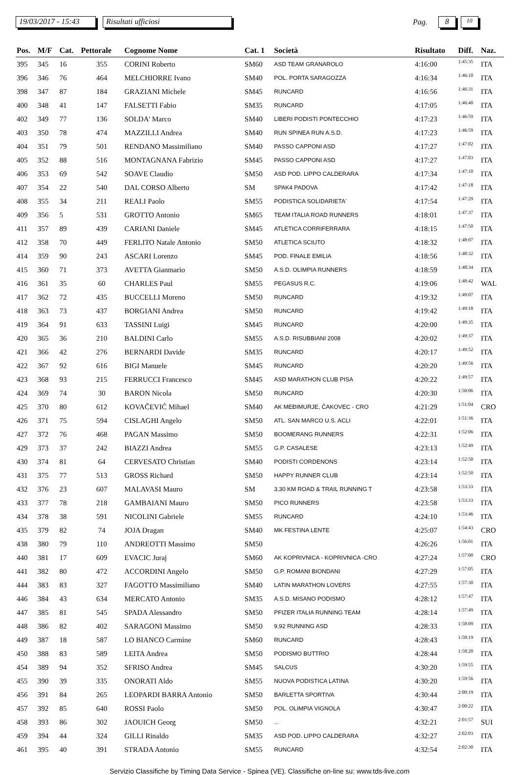19/03/2017 - 15:43 Risultati ufficiosi Pag. 8 10
| Pos. | M/F | Cat. | Pettorale | Cognome Nome | Cat. 1 | Società | Risultato | Diff. | Naz. |
| --- | --- | --- | --- | --- | --- | --- | --- | --- | --- |
| 395 | 345 | 16 | 355 | CORINI Roberto | SM60 | ASD TEAM GRANAROLO | 4:16:00 | 1:45:35 | ITA |
| 396 | 346 | 76 | 464 | MELCHIORRE Ivano | SM40 | POL. PORTA SARAGOZZA | 4:16:34 | 1:46:10 | ITA |
| 398 | 347 | 87 | 184 | GRAZIANI Michele | SM45 | RUNCARD | 4:16:56 | 1:46:31 | ITA |
| 400 | 348 | 41 | 147 | FALSETTI Fabio | SM35 | RUNCARD | 4:17:05 | 1:46:40 | ITA |
| 402 | 349 | 77 | 136 | SOLDA' Marco | SM40 | LIBERI PODISTI PONTECCHIO | 4:17:23 | 1:46:59 | ITA |
| 403 | 350 | 78 | 474 | MAZZILLI Andrea | SM40 | RUN SPINEA RUN A.S.D. | 4:17:23 | 1:46:59 | ITA |
| 404 | 351 | 79 | 501 | RENDANO Massimiliano | SM40 | PASSO CAPPONI ASD | 4:17:27 | 1:47:02 | ITA |
| 405 | 352 | 88 | 516 | MONTAGNANA Fabrizio | SM45 | PASSO CAPPONI ASD | 4:17:27 | 1:47:03 | ITA |
| 406 | 353 | 69 | 542 | SOAVE Claudio | SM50 | ASD POD. LIPPO CALDERARA | 4:17:34 | 1:47:10 | ITA |
| 407 | 354 | 22 | 540 | DAL CORSO Alberto | SM | SPAK4 PADOVA | 4:17:42 | 1:47:18 | ITA |
| 408 | 355 | 34 | 211 | REALI Paolo | SM55 | PODISTICA SOLIDARIETA' | 4:17:54 | 1:47:29 | ITA |
| 409 | 356 | 5 | 531 | GROTTO Antonio | SM65 | TEAM ITALIA ROAD RUNNERS | 4:18:01 | 1:47:37 | ITA |
| 411 | 357 | 89 | 439 | CARIANI Daniele | SM45 | ATLETICA CORRIFERRARA | 4:18:15 | 1:47:50 | ITA |
| 412 | 358 | 70 | 449 | FERLITO Natale Antonio | SM50 | ATLETICA SCIUTO | 4:18:32 | 1:48:07 | ITA |
| 414 | 359 | 90 | 243 | ASCARI Lorenzo | SM45 | POD. FINALE EMILIA | 4:18:56 | 1:48:32 | ITA |
| 415 | 360 | 71 | 373 | AVETTA Gianmario | SM50 | A.S.D. OLIMPIA RUNNERS | 4:18:59 | 1:48:34 | ITA |
| 416 | 361 | 35 | 60 | CHARLES Paul | SM55 | PEGASUS R.C. | 4:19:06 | 1:48:42 | WAL |
| 417 | 362 | 72 | 435 | BUCCELLI Moreno | SM50 | RUNCARD | 4:19:32 | 1:49:07 | ITA |
| 418 | 363 | 73 | 437 | BORGIANI Andrea | SM50 | RUNCARD | 4:19:42 | 1:49:18 | ITA |
| 419 | 364 | 91 | 633 | TASSINI Luigi | SM45 | RUNCARD | 4:20:00 | 1:49:35 | ITA |
| 420 | 365 | 36 | 210 | BALDINI Carlo | SM55 | A.S.D. RISUBBIANI 2008 | 4:20:02 | 1:49:37 | ITA |
| 421 | 366 | 42 | 276 | BERNARDI Davide | SM35 | RUNCARD | 4:20:17 | 1:49:52 | ITA |
| 422 | 367 | 92 | 616 | BIGI Manuele | SM45 | RUNCARD | 4:20:20 | 1:49:56 | ITA |
| 423 | 368 | 93 | 215 | FERRUCCI Francesco | SM45 | ASD MARATHON CLUB PISA | 4:20:22 | 1:49:57 | ITA |
| 424 | 369 | 74 | 30 | BARON Nicola | SM50 | RUNCARD | 4:20:30 | 1:50:06 | ITA |
| 425 | 370 | 80 | 612 | KOVAČEVIĆ Mihael | SM40 | AK MEĐIMURJE, ČAKOVEC - CRO | 4:21:29 | 1:51:04 | CRO |
| 426 | 371 | 75 | 594 | CISLAGHI Angelo | SM50 | ATL. SAN MARCO U.S. ACLI | 4:22:01 | 1:51:36 | ITA |
| 427 | 372 | 76 | 468 | PAGAN Massimo | SM50 | BOOMERANG RUNNERS | 4:22:31 | 1:52:06 | ITA |
| 429 | 373 | 37 | 242 | BIAZZI Andrea | SM55 | G.P. CASALESE | 4:23:13 | 1:52:49 | ITA |
| 430 | 374 | 81 | 64 | CERVESATO Christian | SM40 | PODISTI CORDENONS | 4:23:14 | 1:52:50 | ITA |
| 431 | 375 | 77 | 513 | GROSS Richard | SM50 | HAPPY RUNNER CLUB | 4:23:14 | 1:52:50 | ITA |
| 432 | 376 | 23 | 607 | MALAVASI Mauro | SM | 3,30 KM ROAD & TRAIL RUNNING T | 4:23:58 | 1:53:33 | ITA |
| 433 | 377 | 78 | 218 | GAMBAIANI Mauro | SM50 | PICO RUNNERS | 4:23:58 | 1:53:33 | ITA |
| 434 | 378 | 38 | 591 | NICOLINI Gabriele | SM55 | RUNCARD | 4:24:10 | 1:53:46 | ITA |
| 435 | 379 | 82 | 74 | JOJA Dragan | SM40 | MK FESTINA LENTE | 4:25:07 | 1:54:43 | CRO |
| 438 | 380 | 79 | 110 | ANDREOTTI Massimo | SM50 | | 4:26:26 | 1:56:01 | ITA |
| 440 | 381 | 17 | 609 | EVACIC Juraj | SM60 | AK KOPRIVNICA - KOPRIVNICA -CRO | 4:27:24 | 1:57:00 | CRO |
| 441 | 382 | 80 | 472 | ACCORDINI Angelo | SM50 | G.P. ROMANI BIONDANI | 4:27:29 | 1:57:05 | ITA |
| 444 | 383 | 83 | 327 | FAGOTTO Massimiliano | SM40 | LATIN MARATHON LOVERS | 4:27:55 | 1:57:30 | ITA |
| 446 | 384 | 43 | 634 | MERCATO Antonio | SM35 | A.S.D. MISANO PODISMO | 4:28:12 | 1:57:47 | ITA |
| 447 | 385 | 81 | 545 | SPADA Alessandro | SM50 | PFIZER ITALIA RUNNING TEAM | 4:28:14 | 1:57:49 | ITA |
| 448 | 386 | 82 | 402 | SARAGONI Massimo | SM50 | 9,92 RUNNING ASD | 4:28:33 | 1:58:09 | ITA |
| 449 | 387 | 18 | 587 | LO BIANCO Carmine | SM60 | RUNCARD | 4:28:43 | 1:58:19 | ITA |
| 450 | 388 | 83 | 589 | LEITA Andrea | SM50 | PODISMO BUTTRIO | 4:28:44 | 1:58:20 | ITA |
| 454 | 389 | 94 | 352 | SFRISO Andrea | SM45 | SALCUS | 4:30:20 | 1:59:55 | ITA |
| 455 | 390 | 39 | 335 | ONORATI Aldo | SM55 | NUOVA PODISTICA LATINA | 4:30:20 | 1:59:56 | ITA |
| 456 | 391 | 84 | 265 | LEOPARDI BARRA Antonio | SM50 | BARLETTA SPORTIVA | 4:30:44 | 2:00:19 | ITA |
| 457 | 392 | 85 | 640 | ROSSI Paolo | SM50 | POL. OLIMPIA VIGNOLA | 4:30:47 | 2:00:22 | ITA |
| 458 | 393 | 86 | 302 | JAOUICH Georg | SM50 | ... | 4:32:21 | 2:01:57 | SUI |
| 459 | 394 | 44 | 324 | GILLI Rinaldo | SM35 | ASD POD. LIPPO CALDERARA | 4:32:27 | 2:02:03 | ITA |
| 461 | 395 | 40 | 391 | STRADA Antonio | SM55 | RUNCARD | 4:32:54 | 2:02:30 | ITA |
Servizio Classifiche by Timing Data Service - Spinea (VE). Classifiche on-line su: www.tds-live.com